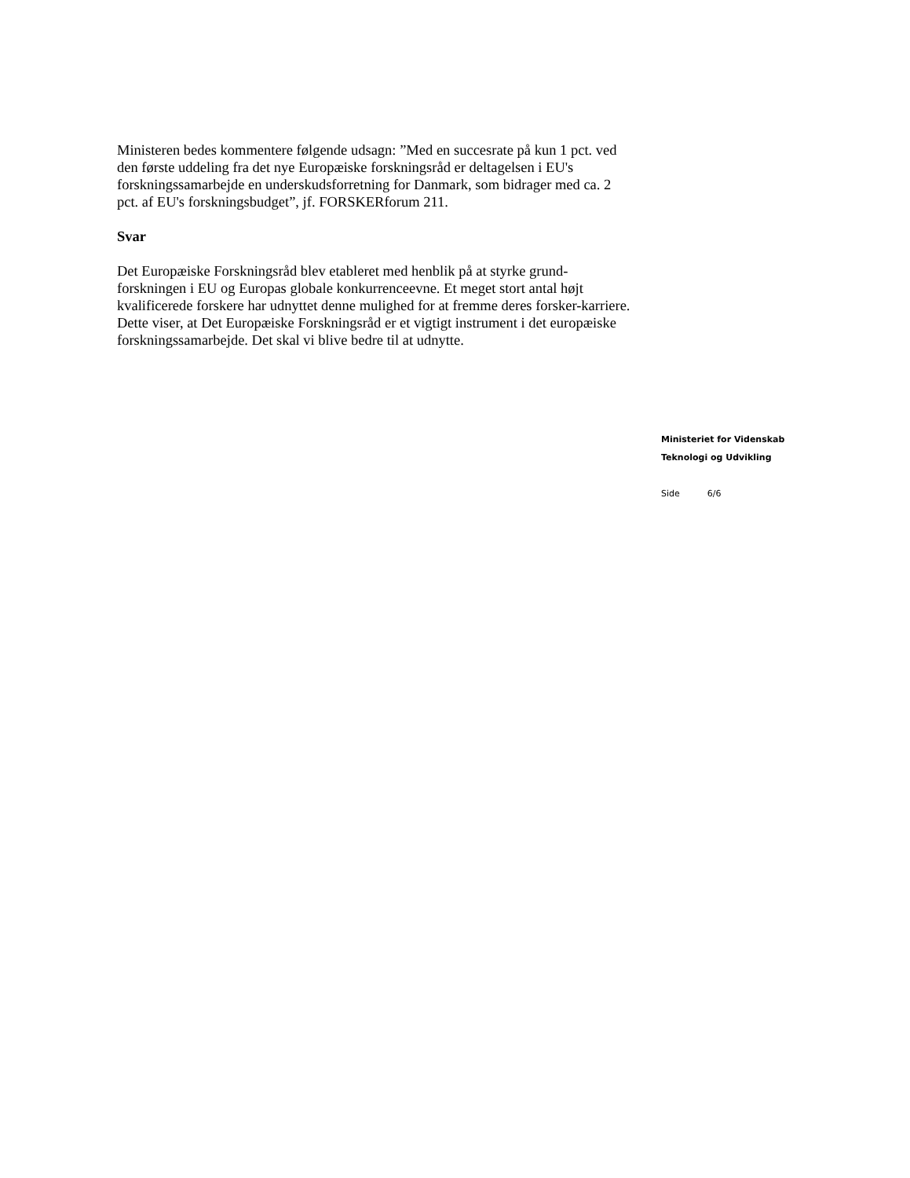Ministeren bedes kommentere følgende udsagn: ”Med en succesrate på kun 1 pct. ved den første uddeling fra det nye Europæiske forskningsråd er deltagelsen i EU's forskningssamarbejde en underskudsforretning for Danmark, som bidrager med ca. 2 pct. af EU's forskningsbudget”, jf. FORSKERforum 211.
Svar
Det Europæiske Forskningsråd blev etableret med henblik på at styrke grund-forskningen i EU og Europas globale konkurrenceevne. Et meget stort antal højt kvalificerede forskere har udnyttet denne mulighed for at fremme deres forsker-karriere. Dette viser, at Det Europæiske Forskningsråd er et vigtigt instrument i det europæiske forskningssamarbejde. Det skal vi blive bedre til at udnytte.
Ministeriet for Videnskab
Teknologi og Udvikling
Side 6/6